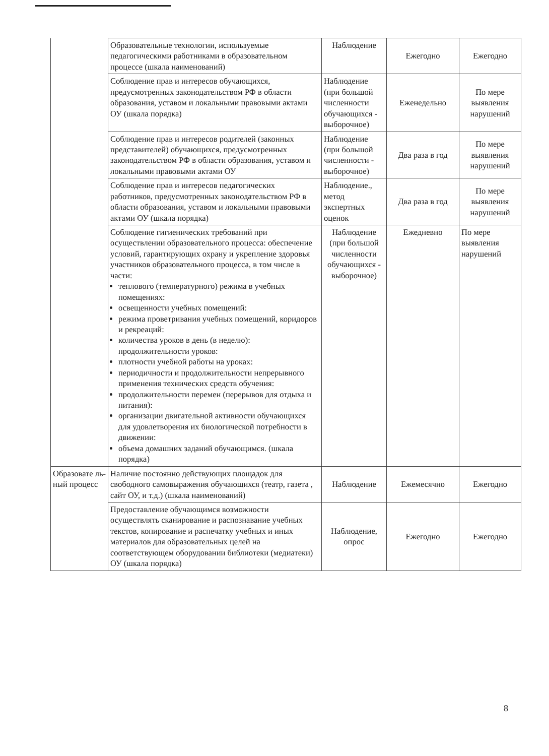| | Образовательные технологии, используемые педагогическими работниками в образовательном процессе (шкала наименований) | Наблюдение | Ежегодно | Ежегодно |
| | Соблюдение прав и интересов обучающихся, предусмотренных законодательством РФ в области образования, уставом и локальными правовыми актами ОУ (шкала порядка) | Наблюдение (при большой численности обучающихся - выборочное) | Еженедельно | По мере выявления нарушений |
| | Соблюдение прав и интересов родителей (законных представителей) обучающихся, предусмотренных законодательством РФ в области образования, уставом и локальными правовыми актами ОУ | Наблюдение (при большой численности - выборочное) | Два раза в год | По мере выявления нарушений |
| | Соблюдение прав и интересов педагогических работников, предусмотренных законодательством РФ в области образования, уставом и локальными правовыми актами ОУ (шкала порядка) | Наблюдение., метод экспертных оценок | Два раза в год | По мере выявления нарушений |
| | Соблюдение гигиенических требований при осуществлении образовательного процесса: обеспечение условий, гарантирующих охрану и укрепление здоровья участников образовательного процесса, в том числе в части: теплового (температурного) режима в учебных помещениях: освещенности учебных помещений: режима проветривания учебных помещений, коридоров и рекреаций: количества уроков в день (в неделю): продолжительности уроков: плотности учебной работы на уроках: периодичности и продолжительности непрерывного применения технических средств обучения: продолжительности перемен (перерывов для отдыха и питания): организации двигательной активности обучающихся для удовлетворения их биологической потребности в движении: объема домашних заданий обучающимся. (шкала порядка) | Наблюдение (при большой численности обучающихся - выборочное) | Ежедневно | По мере выявления нарушений |
| Образовате ль-ный процесс | Наличие постоянно действующих площадок для свободного самовыражения обучающихся (театр, газета , сайт ОУ, и т.д.) (шкала наименований) | Наблюдение | Ежемесячно | Ежегодно |
| | Предоставление обучающимся возможности осуществлять сканирование и распознавание учебных текстов, копирование и распечатку учебных и иных материалов для образовательных целей на соответствующем оборудовании библиотеки (медиатеки) ОУ (шкала порядка) | Наблюдение, опрос | Ежегодно | Ежегодно |
8